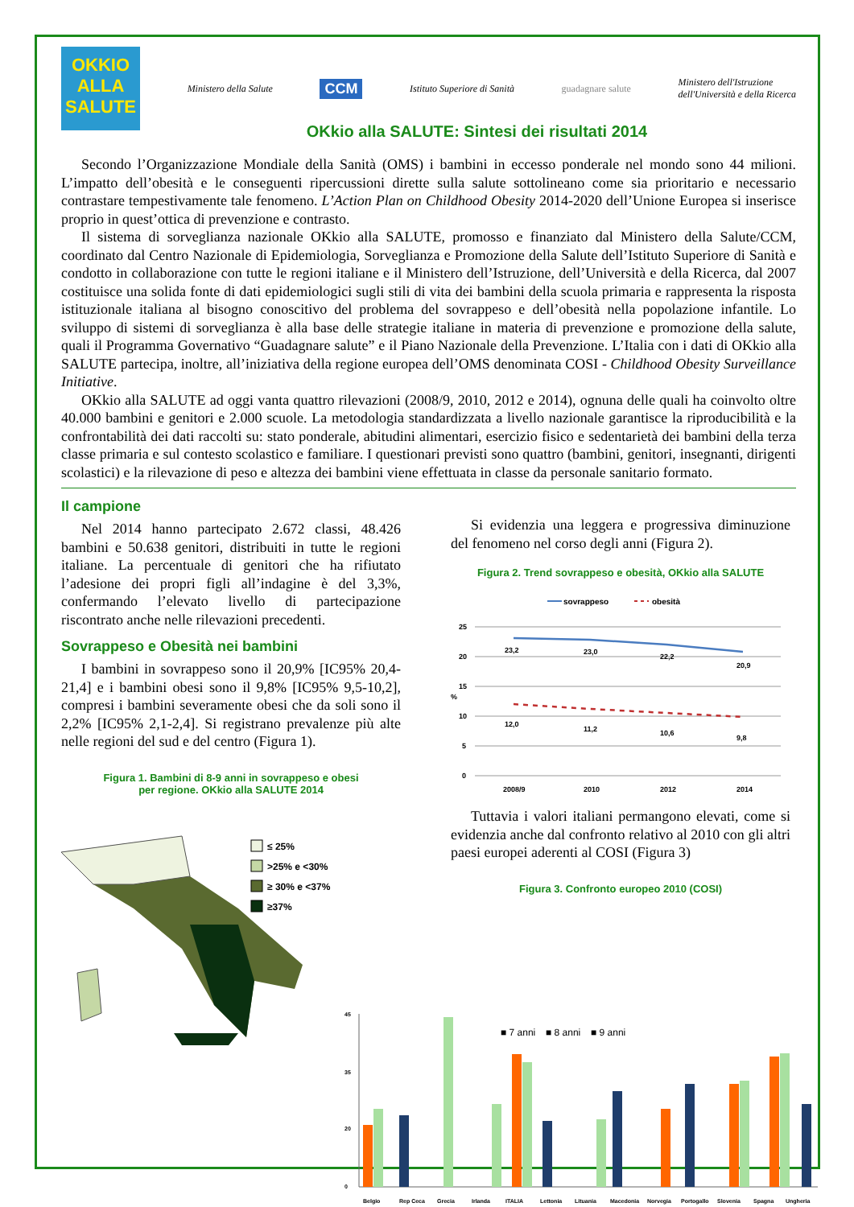OKKIO
ALLA
SALUTE
Ministero della Salute
CCM
Istituto Superiore di Sanità guadagnare salute
Ministero dell'Istruzione
dell'Università e della Ricerca
OKkio alla SALUTE: Sintesi dei risultati 2014
Secondo l’Organizzazione Mondiale della Sanità (OMS) i bambini in eccesso ponderale nel mondo sono 44 milioni. L’impatto dell’obesità e le conseguenti ripercussioni dirette sulla salute sottolineano come sia prioritario e necessario contrastare tempestivamente tale fenomeno. L’Action Plan on Childhood Obesity 2014-2020 dell’Unione Europea si inserisce proprio in quest’ottica di prevenzione e contrasto.
Il sistema di sorveglianza nazionale OKkio alla SALUTE, promosso e finanziato dal Ministero della Salute/CCM, coordinato dal Centro Nazionale di Epidemiologia, Sorveglianza e Promozione della Salute dell’Istituto Superiore di Sanità e condotto in collaborazione con tutte le regioni italiane e il Ministero dell’Istruzione, dell’Università e della Ricerca, dal 2007 costituisce una solida fonte di dati epidemiologici sugli stili di vita dei bambini della scuola primaria e rappresenta la risposta istituzionale italiana al bisogno conoscitivo del problema del sovrappeso e dell’obesità nella popolazione infantile. Lo sviluppo di sistemi di sorveglianza è alla base delle strategie italiane in materia di prevenzione e promozione della salute, quali il Programma Governativo “Guadagnare salute” e il Piano Nazionale della Prevenzione. L’Italia con i dati di OKkio alla SALUTE partecipa, inoltre, all’iniziativa della regione europea dell’OMS denominata COSI - Childhood Obesity Surveillance Initiative.
OKkio alla SALUTE ad oggi vanta quattro rilevazioni (2008/9, 2010, 2012 e 2014), ognuna delle quali ha coinvolto oltre 40.000 bambini e genitori e 2.000 scuole. La metodologia standardizzata a livello nazionale garantisce la riproducibilità e la confrontabilità dei dati raccolti su: stato ponderale, abitudini alimentari, esercizio fisico e sedentarietà dei bambini della terza classe primaria e sul contesto scolastico e familiare. I questionari previsti sono quattro (bambini, genitori, insegnanti, dirigenti scolastici) e la rilevazione di peso e altezza dei bambini viene effettuata in classe da personale sanitario formato.
Il campione
Nel 2014 hanno partecipato 2.672 classi, 48.426 bambini e 50.638 genitori, distribuiti in tutte le regioni italiane. La percentuale di genitori che ha rifiutato l’adesione dei propri figli all’indagine è del 3,3%, confermando l’elevato livello di partecipazione riscontrato anche nelle rilevazioni precedenti.
Sovrappeso e Obesità nei bambini
I bambini in sovrappeso sono il 20,9% [IC95% 20,4-21,4] e i bambini obesi sono il 9,8% [IC95% 9,5-10,2], compresi i bambini severamente obesi che da soli sono il 2,2% [IC95% 2,1-2,4]. Si registrano prevalenze più alte nelle regioni del sud e del centro (Figura 1).
Figura 1. Bambini di 8-9 anni in sovrappeso e obesi
per regione. OKkio alla SALUTE 2014
≤ 25%
>25% e <30%
≥ 30% e <37%
≥37%
Si evidenzia una leggera e progressiva diminuzione del fenomeno nel corso degli anni (Figura 2).
Figura 2. Trend sovrappeso e obesità, OKkio alla SALUTE
sovrappeso
obesità
25
20
15
10
5
0
%
2008/9
2010
2012
2014
23,2
23,0
22,2
20,9
12,0
11,2
10,6
9,8
Tuttavia i valori italiani permangono elevati, come si evidenzia anche dal confronto relativo al 2010 con gli altri paesi europei aderenti al COSI (Figura 3)
Figura 3. Confronto europeo 2010 (COSI)
■ 7 anni
■ 8 anni
■ 9 anni
45
35
20
0
Belgio
Rep Ceca
Grecia
Irlanda
ITALIA
Lettonia
Lituania
Macedonia
Norvegia
Portogallo
Slovenia
Spagna
Ungheria